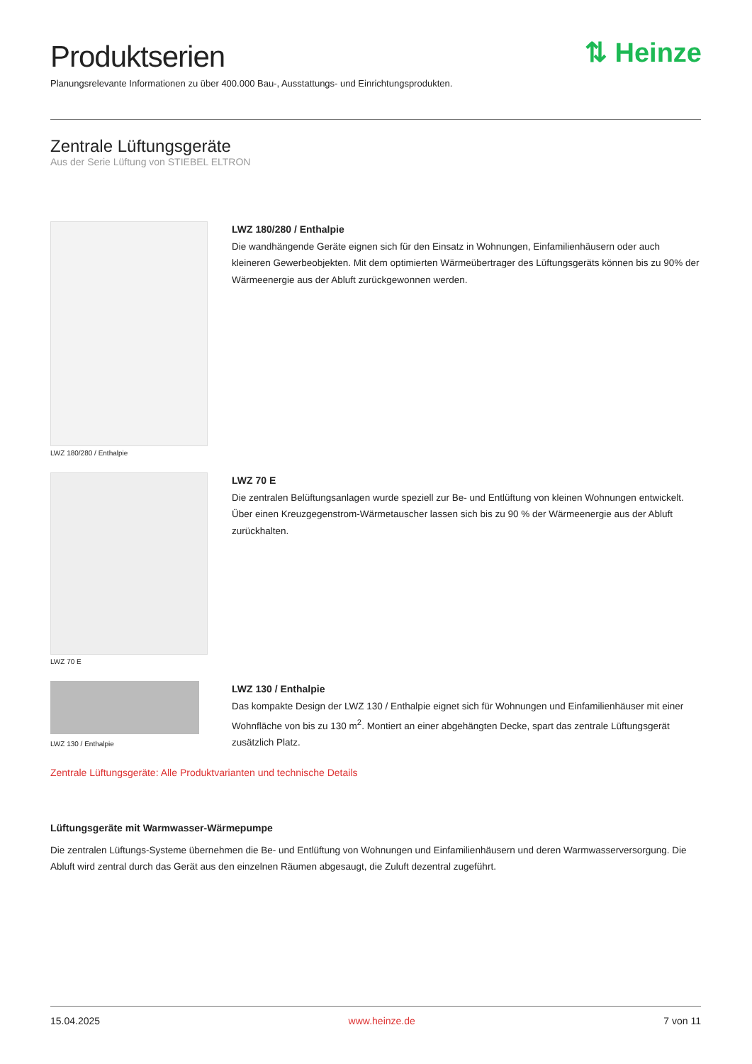Produktserien
Planungsrelevante Informationen zu über 400.000 Bau-, Ausstattungs- und Einrichtungsprodukten.
⇅ Heinze
Zentrale Lüftungsgeräte
Aus der Serie Lüftung von STIEBEL ELTRON
LWZ 180/280 / Enthalpie
LWZ 180/280 / Enthalpie
Die wandhängende Geräte eignen sich für den Einsatz in Wohnungen, Einfamilienhäusern oder auch kleineren Gewerbeobjekten. Mit dem optimierten Wärmeübertrager des Lüftungsgeräts können bis zu 90% der Wärmeenergie aus der Abluft zurückgewonnen werden.
LWZ 70 E
LWZ 70 E
Die zentralen Belüftungsanlagen wurde speziell zur Be- und Entlüftung von kleinen Wohnungen entwickelt. Über einen Kreuzgegenstrom-Wärmetauscher lassen sich bis zu 90 % der Wärmeenergie aus der Abluft zurückhalten.
LWZ 130 / Enthalpie
LWZ 130 / Enthalpie
Das kompakte Design der LWZ 130 / Enthalpie eignet sich für Wohnungen und Einfamilienhäuser mit einer Wohnfläche von bis zu 130 m<sup>2</sup>. Montiert an einer abgehängten Decke, spart das zentrale Lüftungsgerät zusätzlich Platz.
Zentrale Lüftungsgeräte: Alle Produktvarianten und technische Details
Lüftungsgeräte mit Warmwasser-Wärmepumpe
Die zentralen Lüftungs-Systeme übernehmen die Be- und Entlüftung von Wohnungen und Einfamilienhäusern und deren Warmwasserversorgung. Die Abluft wird zentral durch das Gerät aus den einzelnen Räumen abgesaugt, die Zuluft dezentral zugeführt.
15.04.2025 www.heinze.de 7 von 11